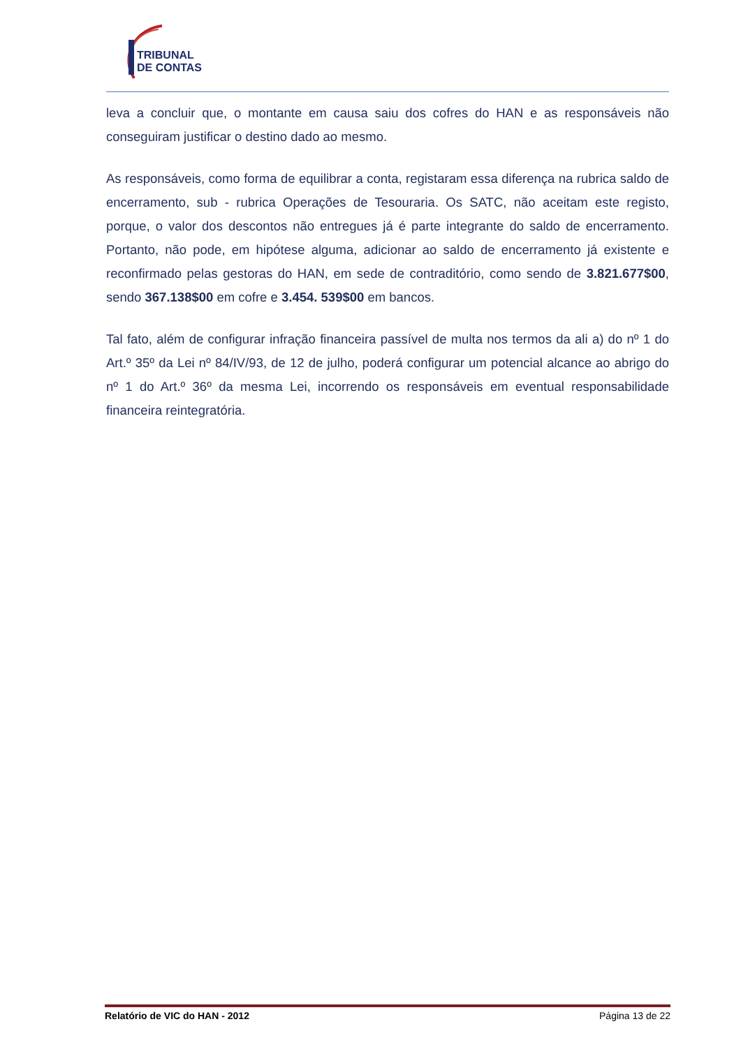TRIBUNAL
DE CONTAS
leva a concluir que, o montante em causa saiu dos cofres do HAN e as responsáveis não conseguiram justificar o destino dado ao mesmo.
As responsáveis, como forma de equilibrar a conta, registaram essa diferença na rubrica saldo de encerramento, sub - rubrica Operações de Tesouraria. Os SATC, não aceitam este registo, porque, o valor dos descontos não entregues já é parte integrante do saldo de encerramento. Portanto, não pode, em hipótese alguma, adicionar ao saldo de encerramento já existente e reconfirmado pelas gestoras do HAN, em sede de contraditório, como sendo de 3.821.677$00, sendo 367.138$00 em cofre e 3.454. 539$00 em bancos.
Tal fato, além de configurar infração financeira passível de multa nos termos da ali a) do nº 1 do Art.º 35º da Lei nº 84/IV/93, de 12 de julho, poderá configurar um potencial alcance ao abrigo do nº 1 do Art.º 36º da mesma Lei, incorrendo os responsáveis em eventual responsabilidade financeira reintegratória.
Relatório de VIC do HAN - 2012 Página 13 de 22